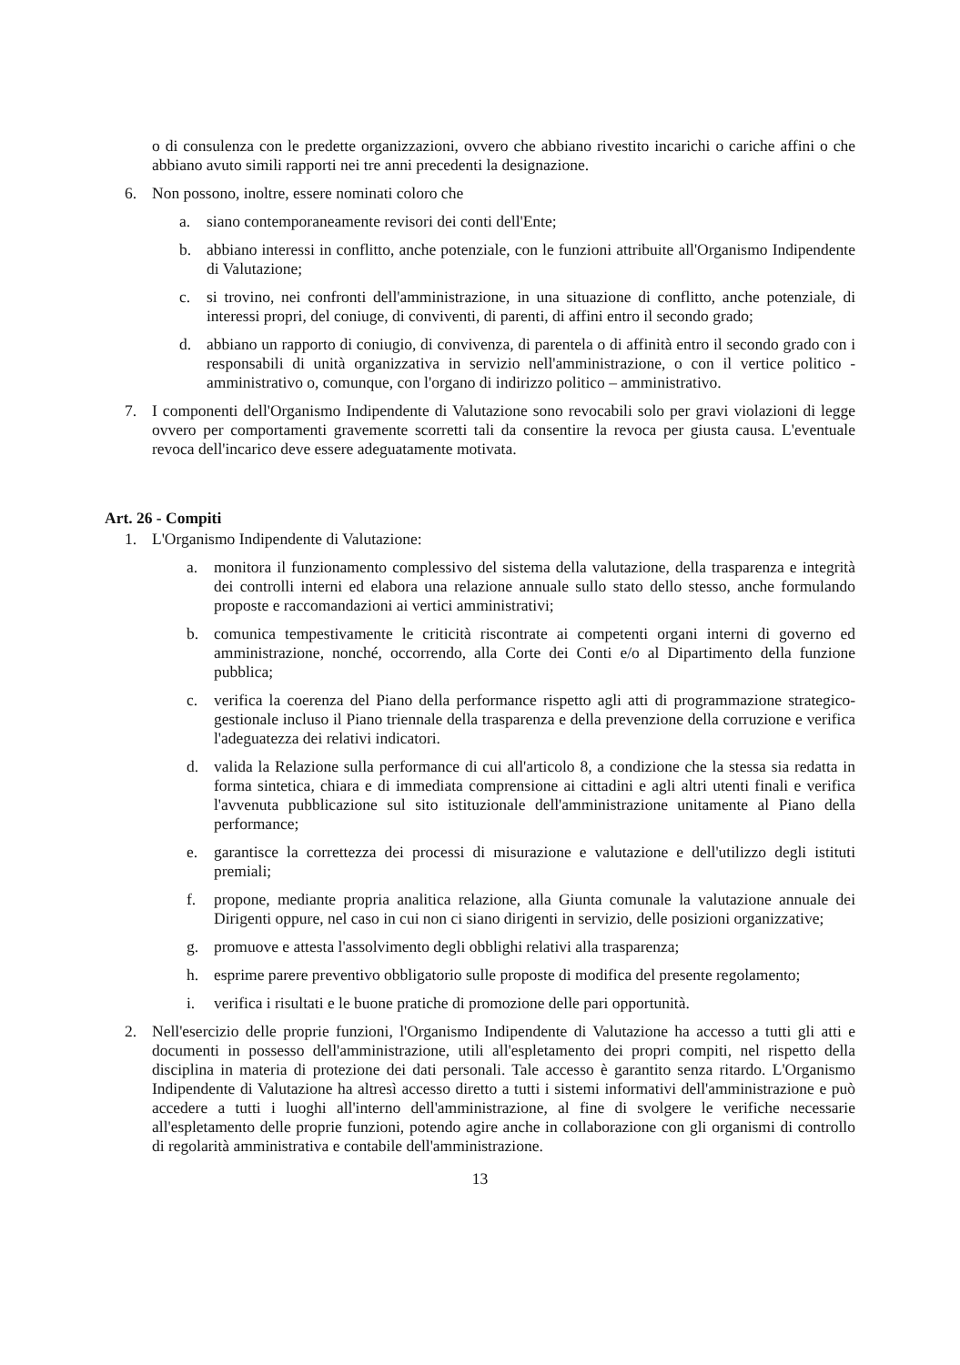o di consulenza con le predette organizzazioni, ovvero che abbiano rivestito incarichi o cariche affini o che abbiano avuto simili rapporti nei tre anni precedenti la designazione.
6. Non possono, inoltre, essere nominati coloro che
a. siano contemporaneamente revisori dei conti dell'Ente;
b. abbiano interessi in conflitto, anche potenziale, con le funzioni attribuite all'Organismo Indipendente di Valutazione;
c. si trovino, nei confronti dell'amministrazione, in una situazione di conflitto, anche potenziale, di interessi propri, del coniuge, di conviventi, di parenti, di affini entro il secondo grado;
d. abbiano un rapporto di coniugio, di convivenza, di parentela o di affinità entro il secondo grado con i responsabili di unità organizzativa in servizio nell'amministrazione, o con il vertice politico - amministrativo o, comunque, con l'organo di indirizzo politico – amministrativo.
7. I componenti dell'Organismo Indipendente di Valutazione sono revocabili solo per gravi violazioni di legge ovvero per comportamenti gravemente scorretti tali da consentire la revoca per giusta causa. L'eventuale revoca dell'incarico deve essere adeguatamente motivata.
Art. 26 - Compiti
1. L'Organismo Indipendente di Valutazione:
a. monitora il funzionamento complessivo del sistema della valutazione, della trasparenza e integrità dei controlli interni ed elabora una relazione annuale sullo stato dello stesso, anche formulando proposte e raccomandazioni ai vertici amministrativi;
b. comunica tempestivamente le criticità riscontrate ai competenti organi interni di governo ed amministrazione, nonché, occorrendo, alla Corte dei Conti e/o al Dipartimento della funzione pubblica;
c. verifica la coerenza del Piano della performance rispetto agli atti di programmazione strategico-gestionale incluso il Piano triennale della trasparenza e della prevenzione della corruzione e verifica l'adeguatezza dei relativi indicatori.
d. valida la Relazione sulla performance di cui all'articolo 8, a condizione che la stessa sia redatta in forma sintetica, chiara e di immediata comprensione ai cittadini e agli altri utenti finali e verifica l'avvenuta pubblicazione sul sito istituzionale dell'amministrazione unitamente al Piano della performance;
e. garantisce la correttezza dei processi di misurazione e valutazione e dell'utilizzo degli istituti premiali;
f. propone, mediante propria analitica relazione, alla Giunta comunale la valutazione annuale dei Dirigenti oppure, nel caso in cui non ci siano dirigenti in servizio, delle posizioni organizzative;
g. promuove e attesta l'assolvimento degli obblighi relativi alla trasparenza;
h. esprime parere preventivo obbligatorio sulle proposte di modifica del presente regolamento;
i. verifica i risultati e le buone pratiche di promozione delle pari opportunità.
2. Nell'esercizio delle proprie funzioni, l'Organismo Indipendente di Valutazione ha accesso a tutti gli atti e documenti in possesso dell'amministrazione, utili all'espletamento dei propri compiti, nel rispetto della disciplina in materia di protezione dei dati personali. Tale accesso è garantito senza ritardo. L'Organismo Indipendente di Valutazione ha altresì accesso diretto a tutti i sistemi informativi dell'amministrazione e può accedere a tutti i luoghi all'interno dell'amministrazione, al fine di svolgere le verifiche necessarie all'espletamento delle proprie funzioni, potendo agire anche in collaborazione con gli organismi di controllo di regolarità amministrativa e contabile dell'amministrazione.
13